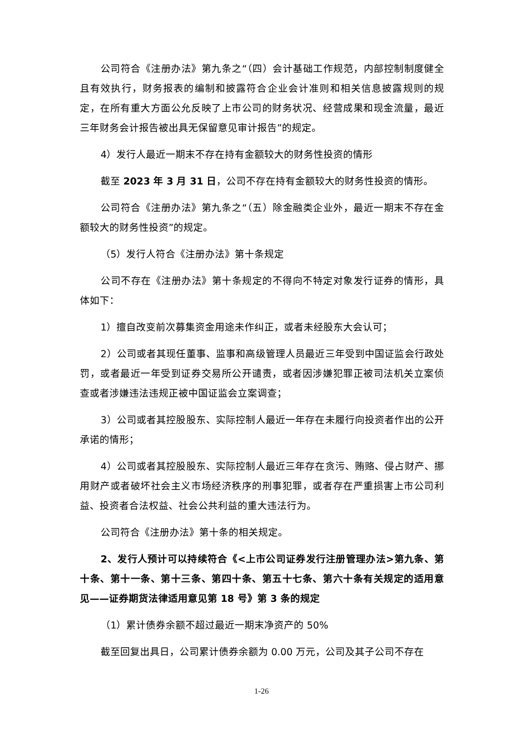公司符合《注册办法》第九条之“（四）会计基础工作规范，内部控制制度健全且有效执行，财务报表的编制和披露符合企业会计准则和相关信息披露规则的规定，在所有重大方面公允反映了上市公司的财务状况、经营成果和现金流量，最近三年财务会计报告被出具无保留意见审计报告”的规定。
4）发行人最近一期末不存在持有金额较大的财务性投资的情形
截至 2023 年 3 月 31 日，公司不存在持有金额较大的财务性投资的情形。
公司符合《注册办法》第九条之“（五）除金融类企业外，最近一期末不存在金额较大的财务性投资”的规定。
（5）发行人符合《注册办法》第十条规定
公司不存在《注册办法》第十条规定的不得向不特定对象发行证券的情形，具体如下：
1）擅自改变前次募集资金用途未作纠正，或者未经股东大会认可；
2）公司或者其现任董事、监事和高级管理人员最近三年受到中国证监会行政处罚，或者最近一年受到证券交易所公开谴责，或者因涉嫌犯罪正被司法机关立案侦查或者涉嫌违法违规正被中国证监会立案调查；
3）公司或者其控股股东、实际控制人最近一年存在未履行向投资者作出的公开承诺的情形；
4）公司或者其控股股东、实际控制人最近三年存在贪污、贿赂、侵占财产、挪用财产或者破坏社会主义市场经济秩序的刑事犯罪，或者存在严重损害上市公司利益、投资者合法权益、社会公共利益的重大违法行为。
公司符合《注册办法》第十条的相关规定。
2、发行人预计可以持续符合《<上市公司证券发行注册管理办法>第九条、第十条、第十一条、第十三条、第四十条、第五十七条、第六十条有关规定的适用意见——证券期货法律适用意见第 18 号》第 3 条的规定
（1）累计债券余额不超过最近一期末净资产的 50%
截至回复出具日，公司累计债券余额为 0.00 万元，公司及其子公司不存在
1-26